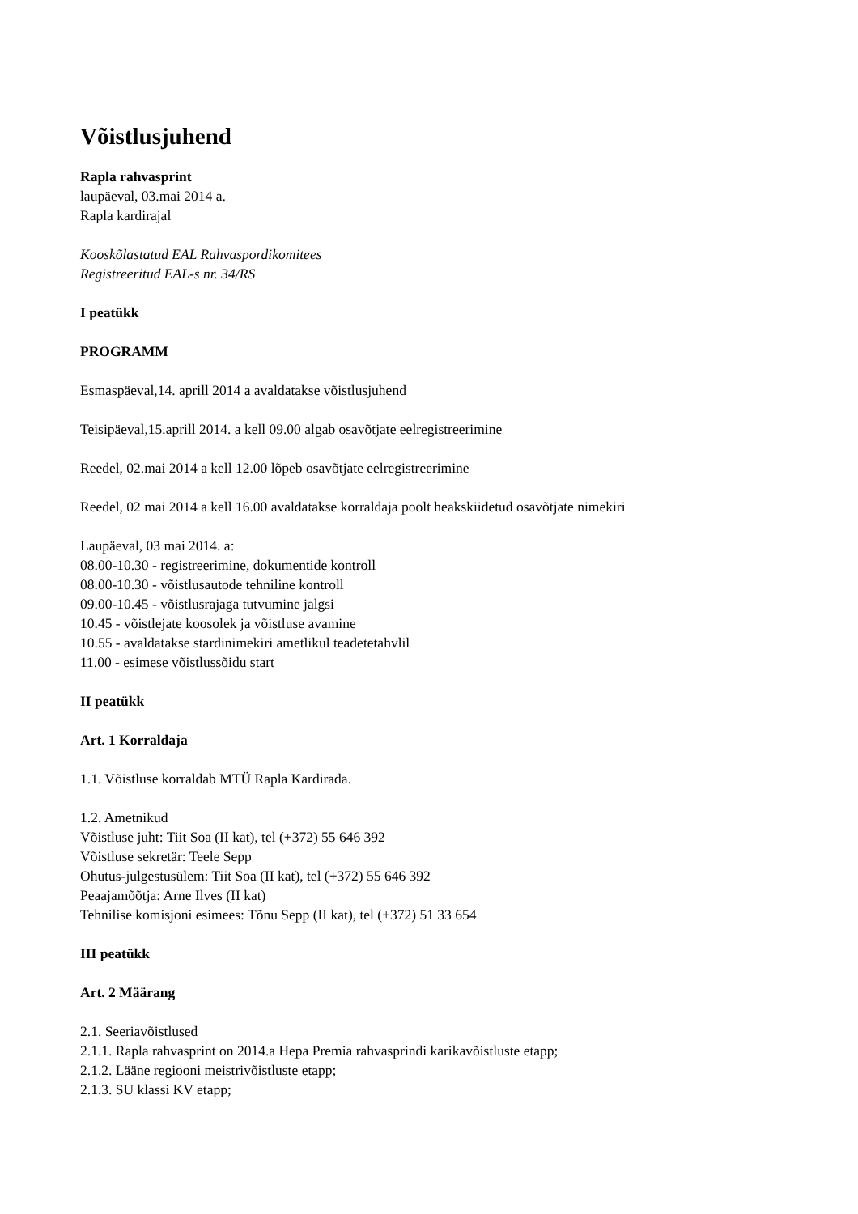Võistlusjuhend
Rapla rahvasprint
laupäeval, 03.mai 2014 a.
Rapla kardirajal
Kooskõlastatud EAL Rahvaspordikomitees
Registreeritud EAL-s nr. 34/RS
I peatükk
PROGRAMM
Esmaspäeval,14. aprill 2014 a avaldatakse võistlusjuhend
Teisipäeval,15.aprill 2014. a kell 09.00 algab osavõtjate eelregistreerimine
Reedel, 02.mai 2014 a kell 12.00 lõpeb osavõtjate eelregistreerimine
Reedel, 02 mai 2014 a kell 16.00 avaldatakse korraldaja poolt heakskiidetud osavõtjate nimekiri
Laupäeval, 03 mai 2014. a:
08.00-10.30 - registreerimine, dokumentide kontroll
08.00-10.30 - võistlusautode tehniline kontroll
09.00-10.45 - võistlusrajaga tutvumine jalgsi
10.45 - võistlejate koosolek ja võistluse avamine
10.55 - avaldatakse stardinimekiri ametlikul teadetetahvlil
11.00 - esimese võistlussõidu start
II peatükk
Art. 1 Korraldaja
1.1. Võistluse korraldab MTÜ Rapla Kardirada.
1.2. Ametnikud
Võistluse juht: Tiit Soa (II kat), tel (+372) 55 646 392
Võistluse sekretär: Teele Sepp
Ohutus-julgestusülem: Tiit Soa (II kat), tel (+372) 55 646 392
Peaajamõõtja: Arne Ilves (II kat)
Tehnilise komisjoni esimees: Tõnu Sepp (II kat), tel (+372) 51 33 654
III peatükk
Art. 2 Määrang
2.1. Seeriavõistlused
2.1.1. Rapla rahvasprint on 2014.a Hepa Premia rahvasprindi karikavõistluste etapp;
2.1.2. Lääne regiooni meistrivõistluste etapp;
2.1.3. SU klassi KV etapp;